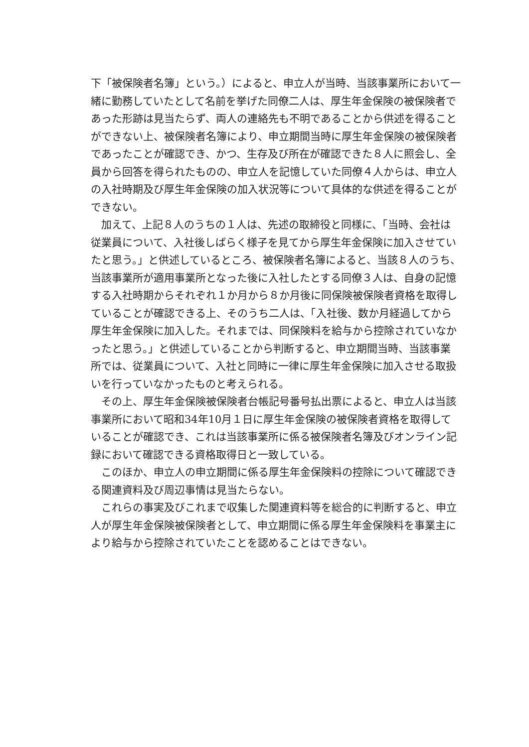下「被保険者名簿」という。）によると、申立人が当時、当該事業所において一緒に勤務していたとして名前を挙げた同僚二人は、厚生年金保険の被保険者であった形跡は見当たらず、両人の連絡先も不明であることから供述を得ることができない上、被保険者名簿により、申立期間当時に厚生年金保険の被保険者であったことが確認でき、かつ、生存及び所在が確認できた８人に照会し、全員から回答を得られたものの、申立人を記憶していた同僚４人からは、申立人の入社時期及び厚生年金保険の加入状況等について具体的な供述を得ることができない。
加えて、上記８人のうちの１人は、先述の取締役と同様に、「当時、会社は従業員について、入社後しばらく様子を見てから厚生年金保険に加入させていたと思う。」と供述しているところ、被保険者名簿によると、当該８人のうち、当該事業所が適用事業所となった後に入社したとする同僚３人は、自身の記憶する入社時期からそれぞれ１か月から８か月後に同保険被保険者資格を取得していることが確認できる上、そのうち二人は、「入社後、数か月経過してから厚生年金保険に加入した。それまでは、同保険料を給与から控除されていなかったと思う。」と供述していることから判断すると、申立期間当時、当該事業所では、従業員について、入社と同時に一律に厚生年金保険に加入させる取扱いを行っていなかったものと考えられる。
その上、厚生年金保険被保険者台帳記号番号払出票によると、申立人は当該事業所において昭和34年10月１日に厚生年金保険の被保険者資格を取得していることが確認でき、これは当該事業所に係る被保険者名簿及びオンライン記録において確認できる資格取得日と一致している。
このほか、申立人の申立期間に係る厚生年金保険料の控除について確認できる関連資料及び周辺事情は見当たらない。
これらの事実及びこれまで収集した関連資料等を総合的に判断すると、申立人が厚生年金保険被保険者として、申立期間に係る厚生年金保険料を事業主により給与から控除されていたことを認めることはできない。